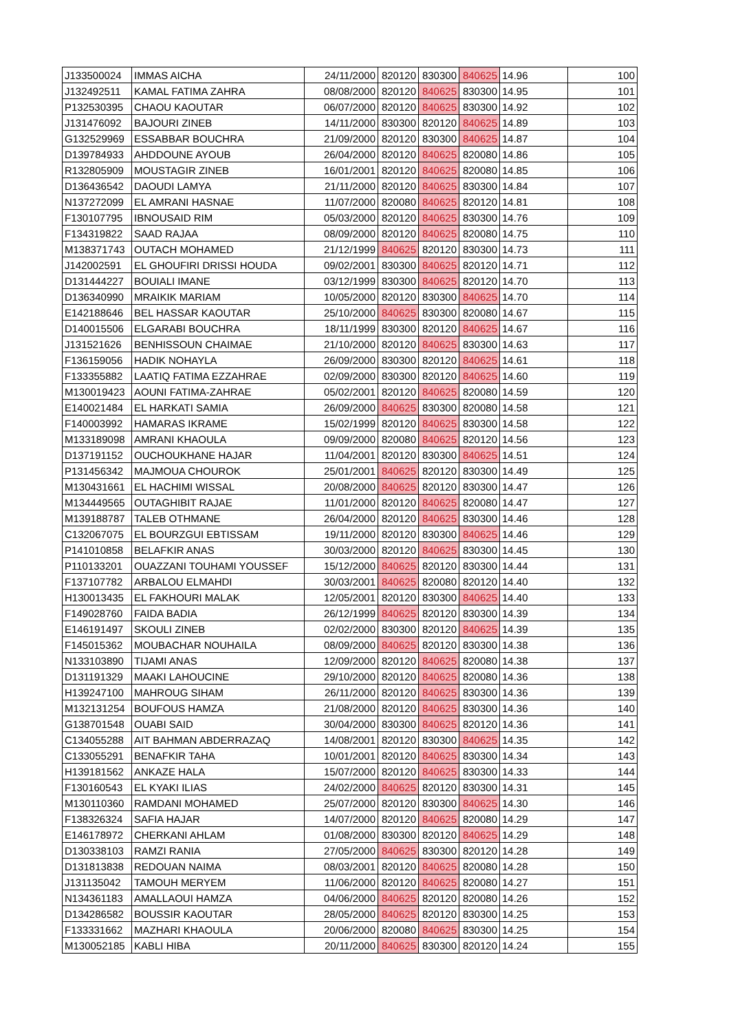| J133500024 | IMMAS AICHA | 24/11/2000 | 820120 | 830300 | 840625 | 14.96 | 100 |
| J132492511 | KAMAL FATIMA ZAHRA | 08/08/2000 | 820120 | 840625 | 830300 | 14.95 | 101 |
| P132530395 | CHAOU KAOUTAR | 06/07/2000 | 820120 | 840625 | 830300 | 14.92 | 102 |
| J131476092 | BAJOURI ZINEB | 14/11/2000 | 830300 | 820120 | 840625 | 14.89 | 103 |
| G132529969 | ESSABBAR BOUCHRA | 21/09/2000 | 820120 | 830300 | 840625 | 14.87 | 104 |
| D139784933 | AHDDOUNE AYOUB | 26/04/2000 | 820120 | 840625 | 820080 | 14.86 | 105 |
| R132805909 | MOUSTAGIR ZINEB | 16/01/2001 | 820120 | 840625 | 820080 | 14.85 | 106 |
| D136436542 | DAOUDI LAMYA | 21/11/2000 | 820120 | 840625 | 830300 | 14.84 | 107 |
| N137272099 | EL AMRANI HASNAE | 11/07/2000 | 820080 | 840625 | 820120 | 14.81 | 108 |
| F130107795 | IBNOUSAID RIM | 05/03/2000 | 820120 | 840625 | 830300 | 14.76 | 109 |
| F134319822 | SAAD RAJAA | 08/09/2000 | 820120 | 840625 | 820080 | 14.75 | 110 |
| M138371743 | OUTACH MOHAMED | 21/12/1999 | 840625 | 820120 | 830300 | 14.73 | 111 |
| J142002591 | EL GHOUFIRI DRISSI HOUDA | 09/02/2001 | 830300 | 840625 | 820120 | 14.71 | 112 |
| D131444227 | BOUIALI IMANE | 03/12/1999 | 830300 | 840625 | 820120 | 14.70 | 113 |
| D136340990 | MRAIKIK MARIAM | 10/05/2000 | 820120 | 830300 | 840625 | 14.70 | 114 |
| E142188646 | BEL HASSAR KAOUTAR | 25/10/2000 | 840625 | 830300 | 820080 | 14.67 | 115 |
| D140015506 | ELGARABI BOUCHRA | 18/11/1999 | 830300 | 820120 | 840625 | 14.67 | 116 |
| J131521626 | BENHISSOUN CHAIMAE | 21/10/2000 | 820120 | 840625 | 830300 | 14.63 | 117 |
| F136159056 | HADIK NOHAYLA | 26/09/2000 | 830300 | 820120 | 840625 | 14.61 | 118 |
| F133355882 | LAATIQ FATIMA EZZAHRAE | 02/09/2000 | 830300 | 820120 | 840625 | 14.60 | 119 |
| M130019423 | AOUNI FATIMA-ZAHRAE | 05/02/2001 | 820120 | 840625 | 820080 | 14.59 | 120 |
| E140021484 | EL HARKATI SAMIA | 26/09/2000 | 840625 | 830300 | 820080 | 14.58 | 121 |
| F140003992 | HAMARAS IKRAME | 15/02/1999 | 820120 | 840625 | 830300 | 14.58 | 122 |
| M133189098 | AMRANI KHAOULA | 09/09/2000 | 820080 | 840625 | 820120 | 14.56 | 123 |
| D137191152 | OUCHOUKHANE HAJAR | 11/04/2001 | 820120 | 830300 | 840625 | 14.51 | 124 |
| P131456342 | MAJMOUA CHOUROK | 25/01/2001 | 840625 | 820120 | 830300 | 14.49 | 125 |
| M130431661 | EL HACHIMI WISSAL | 20/08/2000 | 840625 | 820120 | 830300 | 14.47 | 126 |
| M134449565 | OUTAGHIBIT RAJAE | 11/01/2000 | 820120 | 840625 | 820080 | 14.47 | 127 |
| M139188787 | TALEB OTHMANE | 26/04/2000 | 820120 | 840625 | 830300 | 14.46 | 128 |
| C132067075 | EL BOURZGUI EBTISSAM | 19/11/2000 | 820120 | 830300 | 840625 | 14.46 | 129 |
| P141010858 | BELAFKIR ANAS | 30/03/2000 | 820120 | 840625 | 830300 | 14.45 | 130 |
| P110133201 | OUAZZANI TOUHAMI YOUSSEF | 15/12/2000 | 840625 | 820120 | 830300 | 14.44 | 131 |
| F137107782 | ARBALOU ELMAHDI | 30/03/2001 | 840625 | 820080 | 820120 | 14.40 | 132 |
| H130013435 | EL FAKHOURI MALAK | 12/05/2001 | 820120 | 830300 | 840625 | 14.40 | 133 |
| F149028760 | FAIDA BADIA | 26/12/1999 | 840625 | 820120 | 830300 | 14.39 | 134 |
| E146191497 | SKOULI ZINEB | 02/02/2000 | 830300 | 820120 | 840625 | 14.39 | 135 |
| F145015362 | MOUBACHAR NOUHAILA | 08/09/2000 | 840625 | 820120 | 830300 | 14.38 | 136 |
| N133103890 | TIJAMI ANAS | 12/09/2000 | 820120 | 840625 | 820080 | 14.38 | 137 |
| D131191329 | MAAKI LAHOUCINE | 29/10/2000 | 820120 | 840625 | 820080 | 14.36 | 138 |
| H139247100 | MAHROUG SIHAM | 26/11/2000 | 820120 | 840625 | 830300 | 14.36 | 139 |
| M132131254 | BOUFOUS HAMZA | 21/08/2000 | 820120 | 840625 | 830300 | 14.36 | 140 |
| G138701548 | OUABI SAID | 30/04/2000 | 830300 | 840625 | 820120 | 14.36 | 141 |
| C134055288 | AIT BAHMAN ABDERRAZAQ | 14/08/2001 | 820120 | 830300 | 840625 | 14.35 | 142 |
| C133055291 | BENAFKIR TAHA | 10/01/2001 | 820120 | 840625 | 830300 | 14.34 | 143 |
| H139181562 | ANKAZE HALA | 15/07/2000 | 820120 | 840625 | 830300 | 14.33 | 144 |
| F130160543 | EL KYAKI ILIAS | 24/02/2000 | 840625 | 820120 | 830300 | 14.31 | 145 |
| M130110360 | RAMDANI MOHAMED | 25/07/2000 | 820120 | 830300 | 840625 | 14.30 | 146 |
| F138326324 | SAFIA HAJAR | 14/07/2000 | 820120 | 840625 | 820080 | 14.29 | 147 |
| E146178972 | CHERKANI AHLAM | 01/08/2000 | 830300 | 820120 | 840625 | 14.29 | 148 |
| D130338103 | RAMZI RANIA | 27/05/2000 | 840625 | 830300 | 820120 | 14.28 | 149 |
| D131813838 | REDOUAN NAIMA | 08/03/2001 | 820120 | 840625 | 820080 | 14.28 | 150 |
| J131135042 | TAMOUH MERYEM | 11/06/2000 | 820120 | 840625 | 820080 | 14.27 | 151 |
| N134361183 | AMALLAOUI HAMZA | 04/06/2000 | 840625 | 820120 | 820080 | 14.26 | 152 |
| D134286582 | BOUSSIR KAOUTAR | 28/05/2000 | 840625 | 820120 | 830300 | 14.25 | 153 |
| F133331662 | MAZHARI KHAOULA | 20/06/2000 | 820080 | 840625 | 830300 | 14.25 | 154 |
| M130052185 | KABLI HIBA | 20/11/2000 | 840625 | 830300 | 820120 | 14.24 | 155 |